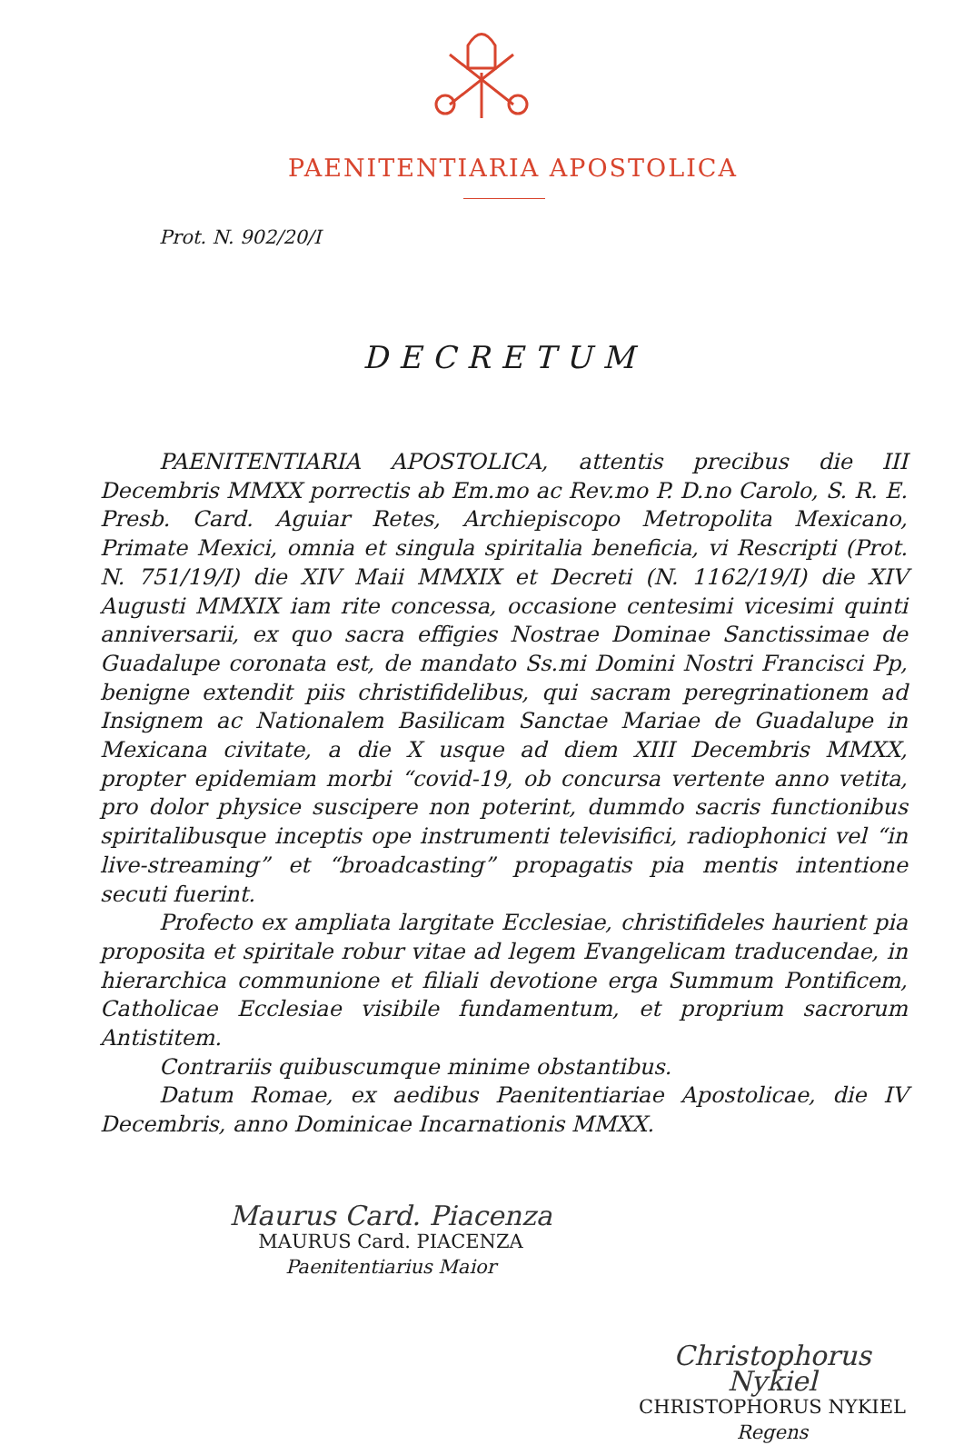PAENITENTIARIA APOSTOLICA
Prot. N. 902/20/I
DECRETUM
PAENITENTIARIA APOSTOLICA, attentis precibus die III Decembris MMXX porrectis ab Em.mo ac Rev.mo P. D.no Carolo, S. R. E. Presb. Card. Aguiar Retes, Archiepiscopo Metropolita Mexicano, Primate Mexici, omnia et singula spiritalia beneficia, vi Rescripti (Prot. N. 751/19/I) die XIV Maii MMXIX et Decreti (N. 1162/19/I) die XIV Augusti MMXIX iam rite concessa, occasione centesimi vicesimi quinti anniversarii, ex quo sacra effigies Nostrae Dominae Sanctissimae de Guadalupe coronata est, de mandato Ss.mi Domini Nostri Francisci Pp, benigne extendit piis christifidelibus, qui sacram peregrinationem ad Insignem ac Nationalem Basilicam Sanctae Mariae de Guadalupe in Mexicana civitate, a die X usque ad diem XIII Decembris MMXX, propter epidemiam morbi “covid-19, ob concursa vertente anno vetita, pro dolor physice suscipere non poterint, dummdo sacris functionibus spiritalibusque inceptis ope instrumenti televisifici, radiophonici vel “in live-streaming” et “broadcasting” propagatis pia mentis intentione secuti fuerint.
Profecto ex ampliata largitate Ecclesiae, christifideles haurient pia proposita et spiritale robur vitae ad legem Evangelicam traducendae, in hierarchica communione et filiali devotione erga Summum Pontificem, Catholicae Ecclesiae visibile fundamentum, et proprium sacrorum Antistitem.
Contrariis quibuscumque minime obstantibus.
Datum Romae, ex aedibus Paenitentiariae Apostolicae, die IV Decembris, anno Dominicae Incarnationis MMXX.
Maurus Card. Piacenza
MAURUS Card. PIACENZA
Paenitentiarius Maior
Christophorus Nykiel
CHRISTOPHORUS NYKIEL
Regens